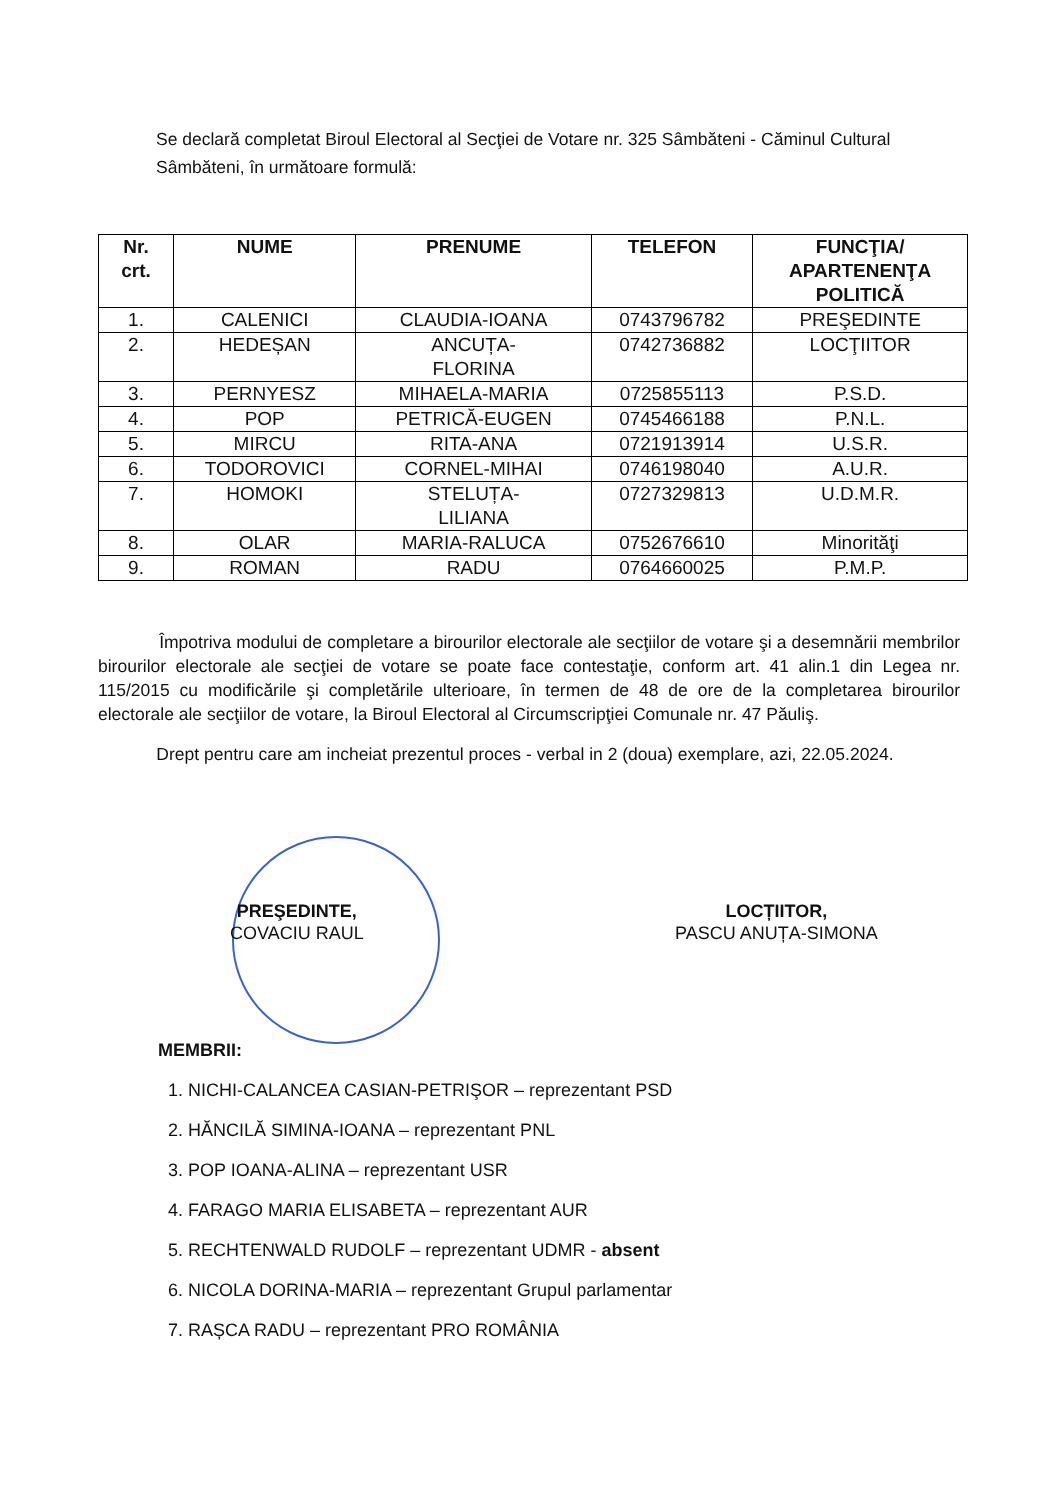Se declară completat Biroul Electoral al Secţiei de Votare nr. 325 Sâmbăteni - Căminul Cultural Sâmbăteni, în următoare formulă:
| Nr. crt. | NUME | PRENUME | TELEFON | FUNCŢIA/ APARTENENŢA POLITICĂ |
| --- | --- | --- | --- | --- |
| 1. | CALENICI | CLAUDIA-IOANA | 0743796782 | PREŞEDINTE |
| 2. | HEDEȘAN | ANCUȚA- FLORINA | 0742736882 | LOCŢIITOR |
| 3. | PERNYESZ | MIHAELA-MARIA | 0725855113 | P.S.D. |
| 4. | POP | PETRICĂ-EUGEN | 0745466188 | P.N.L. |
| 5. | MIRCU | RITA-ANA | 0721913914 | U.S.R. |
| 6. | TODOROVICI | CORNEL-MIHAI | 0746198040 | A.U.R. |
| 7. | HOMOKI | STELUȚA- LILIANA | 0727329813 | U.D.M.R. |
| 8. | OLAR | MARIA-RALUCA | 0752676610 | Minorităţi |
| 9. | ROMAN | RADU | 0764660025 | P.M.P. |
Împotriva modului de completare a birourilor electorale ale secţiilor de votare şi a desemnării membrilor birourilor electorale ale secţiei de votare se poate face contestaţie, conform art. 41 alin.1 din Legea nr. 115/2015 cu modificările şi completările ulterioare, în termen de 48 de ore de la completarea birourilor electorale ale secţiilor de votare, la Biroul Electoral al Circumscripţiei Comunale nr. 47 Păuliş.
Drept pentru care am incheiat prezentul proces - verbal in 2 (doua) exemplare, azi, 22.05.2024.
PREŞEDINTE,
COVACIU RAUL
LOCȚIITOR,
PASCU ANUȚA-SIMONA
MEMBRII:
1. NICHI-CALANCEA CASIAN-PETRIŞOR – reprezentant PSD
2. HĂNCILĂ SIMINA-IOANA – reprezentant PNL
3. POP IOANA-ALINA – reprezentant USR
4. FARAGO MARIA ELISABETA – reprezentant AUR
5. RECHTENWALD RUDOLF – reprezentant UDMR - absent
6. NICOLA DORINA-MARIA – reprezentant Grupul parlamentar
7. RAȘCA RADU – reprezentant PRO ROMÂNIA